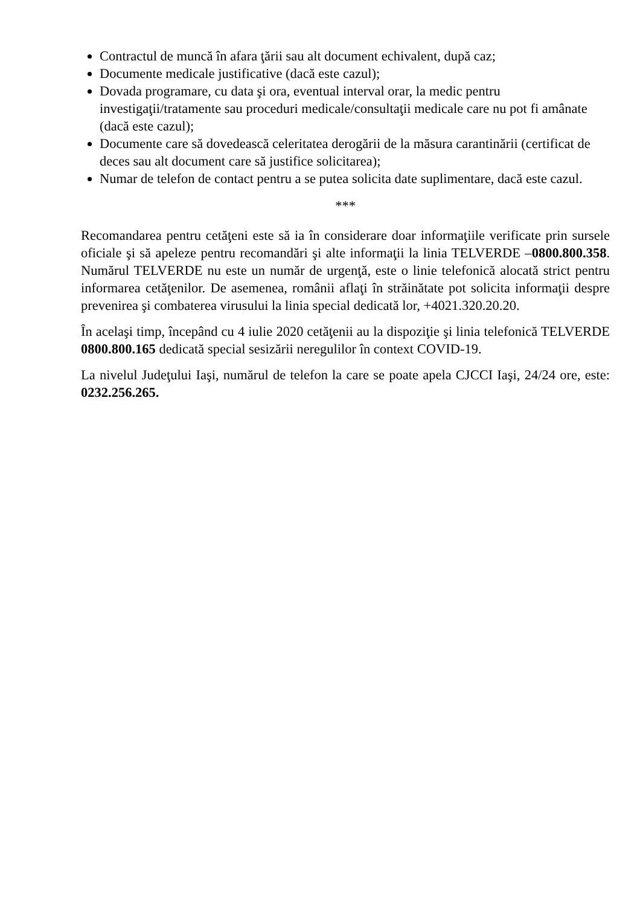Contractul de muncă în afara ţării sau alt document echivalent, după caz;
Documente medicale justificative (dacă este cazul);
Dovada programare, cu data şi ora, eventual interval orar, la medic pentru investigaţii/tratamente sau proceduri medicale/consultaţii medicale care nu pot fi amânate (dacă este cazul);
Documente care să dovedească celeritatea derogării de la măsura carantinării (certificat de deces sau alt document care să justifice solicitarea);
Numar de telefon de contact pentru a se putea solicita date suplimentare, dacă este cazul.
***
Recomandarea pentru cetăţeni este să ia în considerare doar informaţiile verificate prin sursele oficiale şi să apeleze pentru recomandări şi alte informaţii la linia TELVERDE –0800.800.358. Numărul TELVERDE nu este un număr de urgenţă, este o linie telefonică alocată strict pentru informarea cetăţenilor. De asemenea, românii aflaţi în străinătate pot solicita informaţii despre prevenirea şi combaterea virusului la linia special dedicată lor, +4021.320.20.20.
În acelaşi timp, începând cu 4 iulie 2020 cetăţenii au la dispoziţie şi linia telefonică TELVERDE 0800.800.165 dedicată special sesizării neregulilor în context COVID-19.
La nivelul Judeţului Iaşi, numărul de telefon la care se poate apela CJCCI Iaşi, 24/24 ore, este: 0232.256.265.